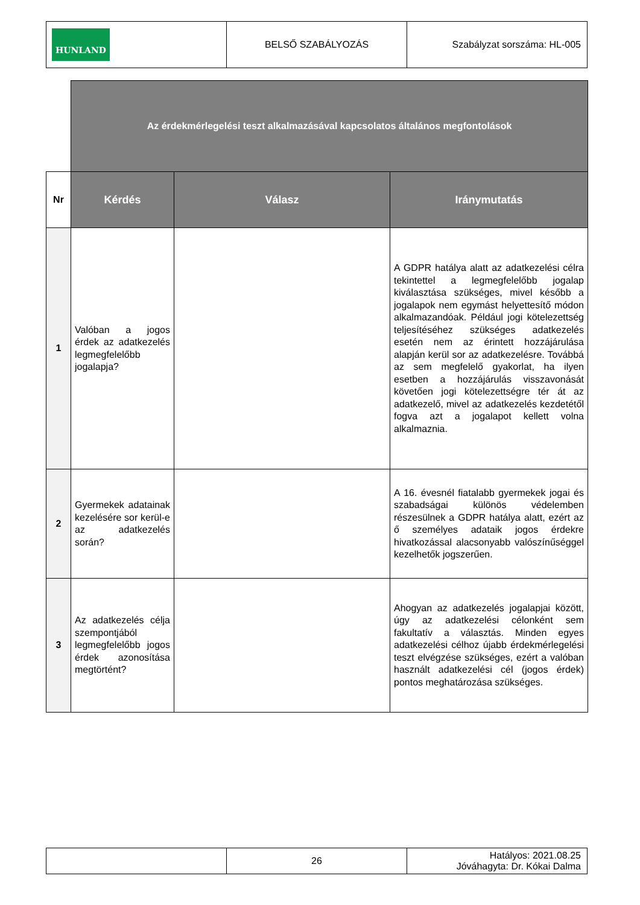| HUNLAND | BELSŐ SZABÁLYOZÁS | Szabályzat sorszáma: HL-005 |
| | Az érdekmérlegelési teszt alkalmazásával kapcsolatos általános megfontolások | | |
| Nr | Kérdés | Válasz | Iránymutatás |
| 1 | Valóban a jogos érdek az adatkezelés legmegfelelőbb jogalapja? | | A GDPR hatálya alatt az adatkezelési célra tekintettel a legmegfelelőbb jogalap kiválasztása szükséges, mivel később a jogalapok nem egymást helyettesítő módon alkalmazandóak. Például jogi kötelezettség teljesítéséhez szükséges adatkezelés esetén nem az érintett hozzájárulása alapján kerül sor az adatkezelésre. Továbbá az sem megfelelő gyakorlat, ha ilyen esetben a hozzájárulás visszavonását követően jogi kötelezettségre tér át az adatkezelő, mivel az adatkezelés kezdetétől fogva azt a jogalapot kellett volna alkalmaznia. |
| 2 | Gyermekek adatainak kezelésére sor kerül-e az adatkezelés során? | | A 16. évesnél fiatalabb gyermekek jogai és szabadságai különös védelemben részesülnek a GDPR hatálya alatt, ezért az ő személyes adataik jogos érdekre hivatkozással alacsonyabb valószínűséggel kezelhetők jogszerűen. |
| 3 | Az adatkezelés célja szempontjából legmegfelelőbb jogos érdek azonosítása megtörtént? | | Ahogyan az adatkezelés jogalapjai között, úgy az adatkezelési célonként sem fakultatív a választás. Minden egyes adatkezelési célhoz újabb érdekmérlegelési teszt elvégzése szükséges, ezért a valóban használt adatkezelési cél (jogos érdek) pontos meghatározása szükséges. |
| | 26 | Hatályos: 2021.08.25 Jóváhagyta: Dr. Kókai Dalma |